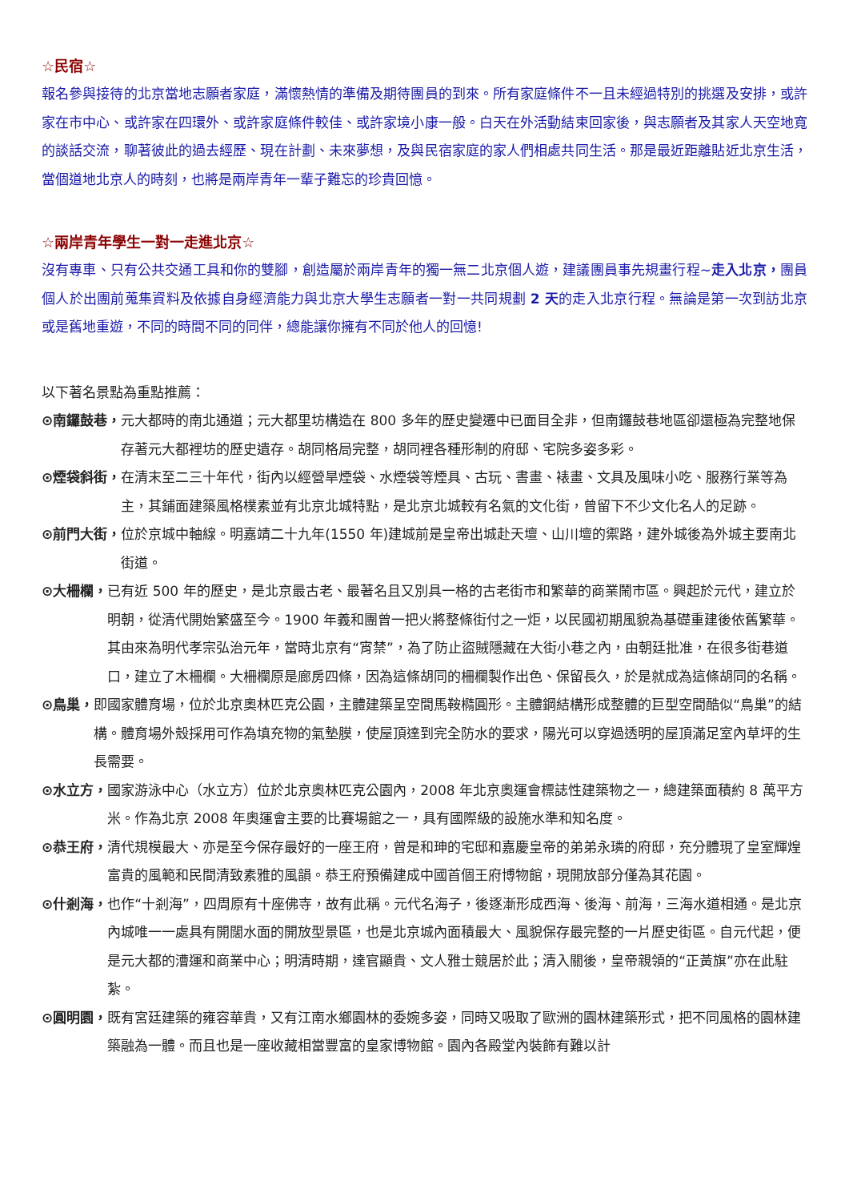☆民宿☆
報名參與接待的北京當地志願者家庭，滿懷熱情的準備及期待團員的到來。所有家庭條件不一且未經過特別的挑選及安排，或許家在市中心、或許家在四環外、或許家庭條件較佳、或許家境小康一般。白天在外活動結束回家後，與志願者及其家人天空地寬的談話交流，聊著彼此的過去經歷、現在計劃、未來夢想，及與民宿家庭的家人們相處共同生活。那是最近距離貼近北京生活，當個道地北京人的時刻，也將是兩岸青年一輩子難忘的珍貴回憶。
☆兩岸青年學生一對一走進北京☆
沒有專車、只有公共交通工具和你的雙腳，創造屬於兩岸青年的獨一無二北京個人遊，建議團員事先規畫行程~走入北京，團員個人於出團前蒐集資料及依據自身經濟能力與北京大學生志願者一對一共同規劃 2 天的走入北京行程。無論是第一次到訪北京或是舊地重遊，不同的時間不同的同伴，總能讓你擁有不同於他人的回憶!
以下著名景點為重點推薦：
⊙南鑼鼓巷， 元大都時的南北通道；元大都里坊構造在 800 多年的歷史變遷中已面目全非，但南鑼鼓巷地區卻還極為完整地保存著元大都裡坊的歷史遺存。胡同格局完整，胡同裡各種形制的府邸、宅院多姿多彩。
⊙煙袋斜街， 在清末至二三十年代，街內以經營旱煙袋、水煙袋等煙具、古玩、書畫、裱畫、文具及風味小吃、服務行業等為主，其鋪面建築風格樸素並有北京北城特點，是北京北城較有名氣的文化街，曾留下不少文化名人的足跡。
⊙前門大街， 位於京城中軸線。明嘉靖二十九年(1550 年)建城前是皇帝出城赴天壇、山川壇的禦路，建外城後為外城主要南北街道。
⊙大柵欄， 已有近 500 年的歷史，是北京最古老、最著名且又別具一格的古老街市和繁華的商業鬧市區。興起於元代，建立於明朝，從清代開始繁盛至今。1900 年義和團曾一把火將整條街付之一炬，以民國初期風貌為基礎重建後依舊繁華。其由來為明代孝宗弘治元年，當時北京有“宵禁”，為了防止盜賊隱藏在大街小巷之內，由朝廷批准，在很多街巷道口，建立了木柵欄。大柵欄原是廊房四條，因為這條胡同的柵欄製作出色、保留長久，於是就成為這條胡同的名稱。
⊙鳥巢， 即國家體育場，位於北京奧林匹克公園，主體建築呈空間馬鞍橢圓形。主體鋼結構形成整體的巨型空間酷似“鳥巢”的結構。體育場外殼採用可作為填充物的氣墊膜，使屋頂達到完全防水的要求，陽光可以穿過透明的屋頂滿足室內草坪的生長需要。
⊙水立方， 國家游泳中心（水立方）位於北京奧林匹克公園內，2008 年北京奧運會標誌性建築物之一，總建築面積約 8 萬平方米。作為北京 2008 年奧運會主要的比賽場館之一，具有國際級的設施水準和知名度。
⊙恭王府， 清代規模最大、亦是至今保存最好的一座王府，曾是和珅的宅邸和嘉慶皇帝的弟弟永璘的府邸，充分體現了皇室輝煌富貴的風範和民間清致素雅的風韻。恭王府預備建成中國首個王府博物館，現開放部分僅為其花園。
⊙什剎海， 也作“十剎海”，四周原有十座佛寺，故有此稱。元代名海子，後逐漸形成西海、後海、前海，三海水道相通。是北京內城唯一一處具有開闊水面的開放型景區，也是北京城內面積最大、風貌保存最完整的一片歷史街區。自元代起，便是元大都的漕運和商業中心；明清時期，達官顯貴、文人雅士競居於此；清入關後，皇帝親領的“正黃旗”亦在此駐紮。
⊙圓明園， 既有宮廷建築的雍容華貴，又有江南水鄉園林的委婉多姿，同時又吸取了歐洲的園林建築形式，把不同風格的園林建築融為一體。而且也是一座收藏相當豐富的皇家博物館。園內各殿堂內裝飾有難以計